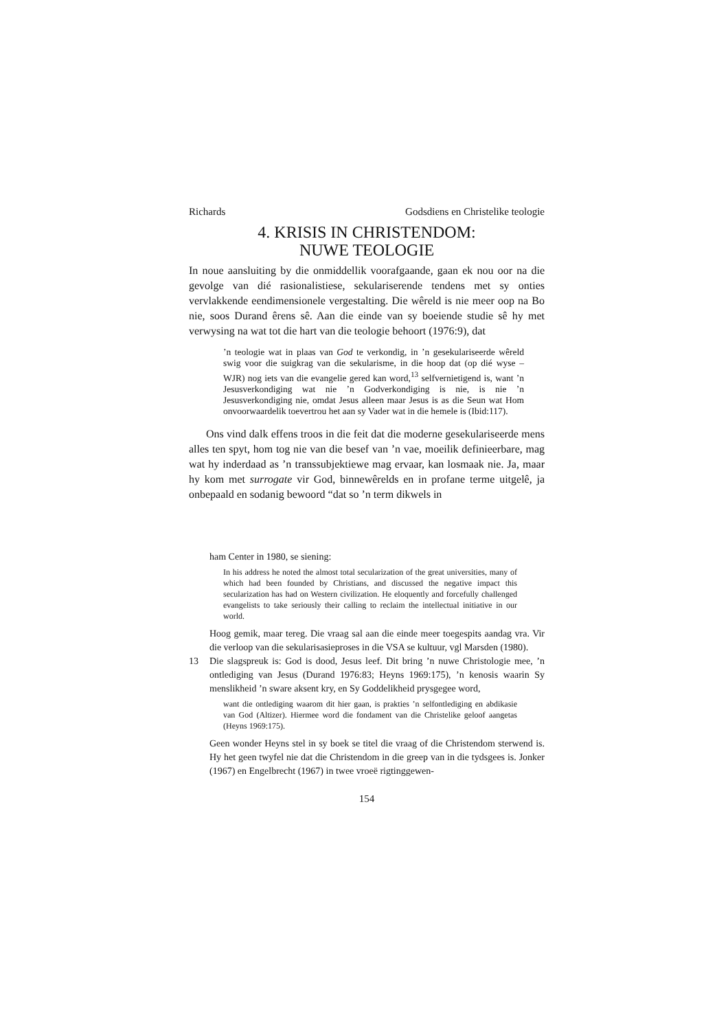Richards Godsdiens en Christelike teologie
4. KRISIS IN CHRISTENDOM:
NUWE TEOLOGIE
In noue aansluiting by die onmiddellik voorafgaande, gaan ek nou oor na die gevolge van dié rasionalistiese, sekulariserende tendens met sy onties vervlakkende eendimensionele vergestalting. Die wêreld is nie meer oop na Bo nie, soos Durand êrens sê. Aan die einde van sy boeiende studie sê hy met verwysing na wat tot die hart van die teologie behoort (1976:9), dat
’n teologie wat in plaas van God te verkondig, in ’n gesekulariseerde wêreld swig voor die suigkrag van die sekularisme, in die hoop dat (op dié wyse – WJR) nog iets van die evangelie gered kan word,<sup>13</sup> selfvernietigend is, want ’n Jesusverkondiging wat nie ’n Godverkondiging is nie, is nie ’n Jesusverkondiging nie, omdat Jesus alleen maar Jesus is as die Seun wat Hom onvoorwaardelik toevertrou het aan sy Vader wat in die hemele is (Ibid:117).
Ons vind dalk effens troos in die feit dat die moderne gesekulariseerde mens alles ten spyt, hom tog nie van die besef van ’n vae, moeilik definieerbare, mag wat hy inderdaad as ’n transsubjektiewe mag ervaar, kan losmaak nie. Ja, maar hy kom met surrogate vir God, binnewêrelds en in profane terme uitgelê, ja onbepaald en sodanig bewoord “dat so ’n term dikwels in
ham Center in 1980, se siening:
In his address he noted the almost total secularization of the great universities, many of which had been founded by Christians, and discussed the negative impact this secularization has had on Western civilization. He eloquently and forcefully challenged evangelists to take seriously their calling to reclaim the intellectual initiative in our world.
Hoog gemik, maar tereg. Die vraag sal aan die einde meer toegespits aandag vra. Vir die verloop van die sekularisasieproses in die VSA se kultuur, vgl Marsden (1980).
13 Die slagspreuk is: God is dood, Jesus leef. Dit bring ’n nuwe Christologie mee, ’n ontlediging van Jesus (Durand 1976:83; Heyns 1969:175), ’n kenosis waarin Sy menslikheid ’n sware aksent kry, en Sy Goddelikheid prysgegee word,
want die ontlediging waarom dit hier gaan, is prakties ’n selfontlediging en abdikasie van God (Altizer). Hiermee word die fondament van die Christelike geloof aangetas (Heyns 1969:175).
Geen wonder Heyns stel in sy boek se titel die vraag of die Christendom sterwend is. Hy het geen twyfel nie dat die Christendom in die greep van in die tydsgees is. Jonker (1967) en Engelbrecht (1967) in twee vroeë rigtinggewen-
154